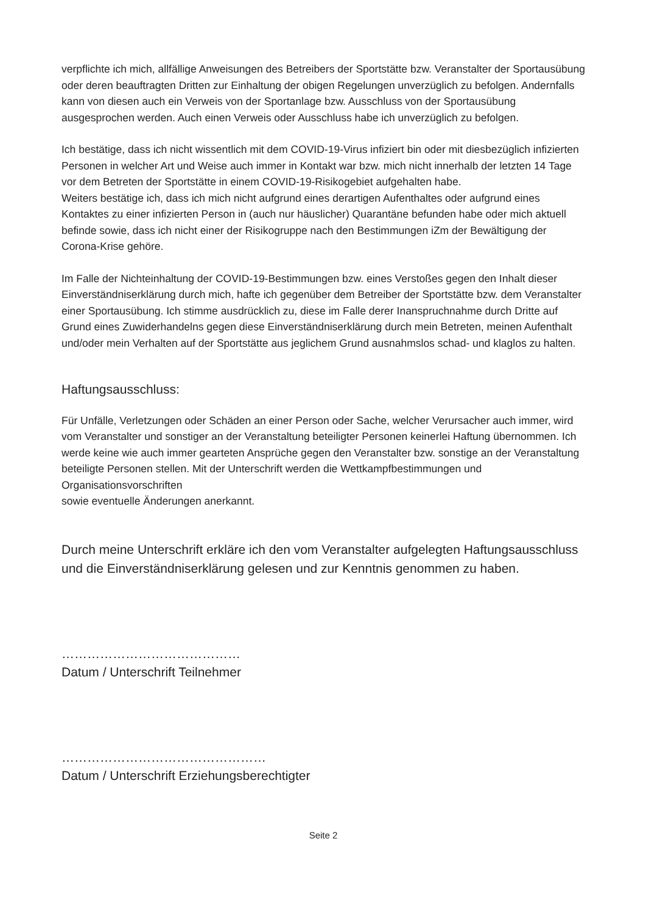verpflichte ich mich, allfällige Anweisungen des Betreibers der Sportstätte bzw. Veranstalter der Sportausübung oder deren beauftragten Dritten zur Einhaltung der obigen Regelungen unverzüglich zu befolgen. Andernfalls kann von diesen auch ein Verweis von der Sportanlage bzw. Ausschluss von der Sportausübung ausgesprochen werden. Auch einen Verweis oder Ausschluss habe ich unverzüglich zu befolgen.
Ich bestätige, dass ich nicht wissentlich mit dem COVID-19-Virus infiziert bin oder mit diesbezüglich infizierten Personen in welcher Art und Weise auch immer in Kontakt war bzw. mich nicht innerhalb der letzten 14 Tage vor dem Betreten der Sportstätte in einem COVID-19-Risikogebiet aufgehalten habe.
Weiters bestätige ich, dass ich mich nicht aufgrund eines derartigen Aufenthaltes oder aufgrund eines Kontaktes zu einer infizierten Person in (auch nur häuslicher) Quarantäne befunden habe oder mich aktuell befinde sowie, dass ich nicht einer der Risikogruppe nach den Bestimmungen iZm der Bewältigung der Corona-Krise gehöre.
Im Falle der Nichteinhaltung der COVID-19-Bestimmungen bzw. eines Verstoßes gegen den Inhalt dieser Einverständniserklärung durch mich, hafte ich gegenüber dem Betreiber der Sportstätte bzw. dem Veranstalter einer Sportausübung. Ich stimme ausdrücklich zu, diese im Falle derer Inanspruchnahme durch Dritte auf Grund eines Zuwiderhandelns gegen diese Einverständniserklärung durch mein Betreten, meinen Aufenthalt und/oder mein Verhalten auf der Sportstätte aus jeglichem Grund ausnahmslos schad- und klaglos zu halten.
Haftungsausschluss:
Für Unfälle, Verletzungen oder Schäden an einer Person oder Sache, welcher Verursacher auch immer, wird vom Veranstalter und sonstiger an der Veranstaltung beteiligter Personen keinerlei Haftung übernommen. Ich werde keine wie auch immer gearteten Ansprüche gegen den Veranstalter bzw. sonstige an der Veranstaltung beteiligte Personen stellen. Mit der Unterschrift werden die Wettkampfbestimmungen und Organisationsvorschriften
sowie eventuelle Änderungen anerkannt.
Durch meine Unterschrift erkläre ich den vom Veranstalter aufgelegten Haftungsausschluss und die Einverständniserklärung gelesen und zur Kenntnis genommen zu haben.
……………………………………
Datum / Unterschrift Teilnehmer
…………………………………………
Datum / Unterschrift Erziehungsberechtigter
Seite 2